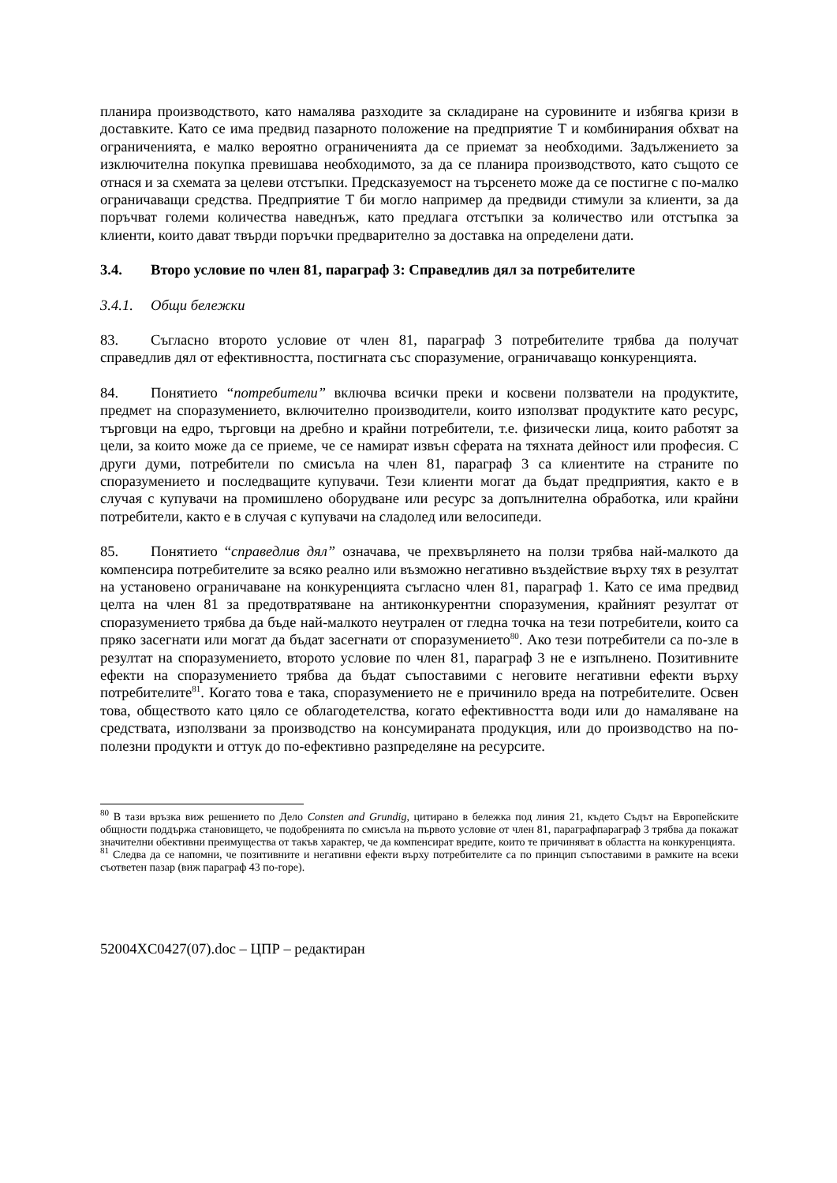планира производството, като намалява разходите за складиране на суровините и избягва кризи в доставките. Като се има предвид пазарното положение на предприятие Т и комбинирания обхват на ограниченията, е малко вероятно ограниченията да се приемат за необходими. Задължението за изключителна покупка превишава необходимото, за да се планира производството, като същото се отнася и за схемата за целеви отстъпки. Предсказуемост на търсенето може да се постигне с по-малко ограничаващи средства. Предприятие Т би могло например да предвиди стимули за клиенти, за да поръчват големи количества наведнъж, като предлага отстъпки за количество или отстъпка за клиенти, които дават твърди поръчки предварително за доставка на определени дати.
3.4. Второ условие по член 81, параграф 3: Справедлив дял за потребителите
3.4.1. Общи бележки
83. Съгласно второто условие от член 81, параграф 3 потребителите трябва да получат справедлив дял от ефективността, постигната със споразумение, ограничаващо конкуренцията.
84. Понятието “потребители” включва всички преки и косвени ползватели на продуктите, предмет на споразумението, включително производители, които използват продуктите като ресурс, търговци на едро, търговци на дребно и крайни потребители, т.е. физически лица, които работят за цели, за които може да се приеме, че се намират извън сферата на тяхната дейност или професия. С други думи, потребители по смисъла на член 81, параграф 3 са клиентите на страните по споразумението и последващите купувачи. Тези клиенти могат да бъдат предприятия, както е в случая с купувачи на промишлено оборудване или ресурс за допълнителна обработка, или крайни потребители, както е в случая с купувачи на сладолед или велосипеди.
85. Понятието “справедлив дял” означава, че прехвърлянето на ползи трябва най-малкото да компенсира потребителите за всяко реално или възможно негативно въздействие върху тях в резултат на установено ограничаване на конкуренцията съгласно член 81, параграф 1. Като се има предвид целта на член 81 за предотвратяване на антиконкурентни споразумения, крайният резултат от споразумението трябва да бъде най-малкото неутрален от гледна точка на тези потребители, които са пряко засегнати или могат да бъдат засегнати от споразумението<sup>80</sup>. Ако тези потребители са по-зле в резултат на споразумението, второто условие по член 81, параграф 3 не е изпълнено. Позитивните ефекти на споразумението трябва да бъдат съпоставими с неговите негативни ефекти върху потребителите<sup>81</sup>. Когато това е така, споразумението не е причинило вреда на потребителите. Освен това, обществото като цяло се облагодетелства, когато ефективността води или до намаляване на средствата, използвани за производство на консумираната продукция, или до производство на по-полезни продукти и оттук до по-ефективно разпределяне на ресурсите.
<sup>80</sup> В тази връзка виж решението по Дело Consten and Grundig, цитирано в бележка под линия 21, където Съдът на Европейските общности поддържа становището, че подобренията по смисъла на първото условие от член 81, параграфпараграф 3 трябва да покажат значителни обективни преимущества от такъв характер, че да компенсират вредите, които те причиняват в областта на конкуренцията.
<sup>81</sup> Следва да се напомни, че позитивните и негативни ефекти върху потребителите са по принцип съпоставими в рамките на всеки съответен пазар (виж параграф 43 по-горе).
52004XC0427(07).doc – ЦПР – редактиран